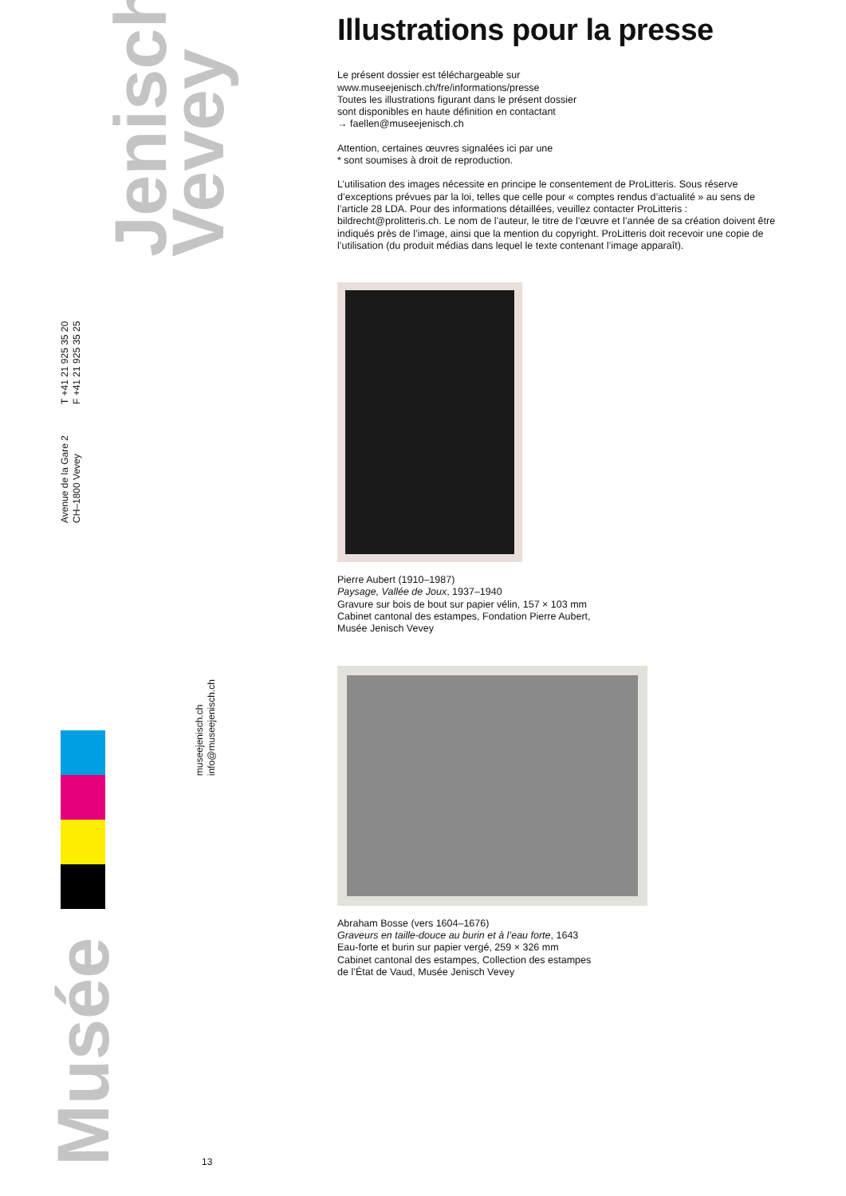Jenisch
Vevey
T +41 21 925 35 20
F +41 21 925 35 25
Avenue de la Gare 2
CH–1800 Vevey
museejenisch.ch
info@museejenisch.ch
Musée
13
Illustrations pour la presse
Le présent dossier est téléchargeable sur
www.museejenisch.ch/fre/informations/presse
Toutes les illustrations figurant dans le présent dossier
sont disponibles en haute définition en contactant
→ faellen@museejenisch.ch
Attention, certaines œuvres signalées ici par une
* sont soumises à droit de reproduction.
L’utilisation des images nécessite en principe le consentement de ProLitteris. Sous réserve d’exceptions prévues par la loi, telles que celle pour « comptes rendus d’actualité » au sens de l’article 28 LDA. Pour des informations détaillées, veuillez contacter ProLitteris : bildrecht@prolitteris.ch. Le nom de l’auteur, le titre de l’œuvre et l’année de sa création doivent être indiqués près de l’image, ainsi que la mention du copyright. ProLitteris doit recevoir une copie de l’utilisation (du produit médias dans lequel le texte contenant l’image apparaît).
Pierre Aubert (1910–1987)
Paysage, Vallée de Joux, 1937–1940
Gravure sur bois de bout sur papier vélin, 157 × 103 mm
Cabinet cantonal des estampes, Fondation Pierre Aubert,
Musée Jenisch Vevey
Abraham Bosse (vers 1604–1676)
Graveurs en taille-douce au burin et à l’eau forte, 1643
Eau-forte et burin sur papier vergé, 259 × 326 mm
Cabinet cantonal des estampes, Collection des estampes
de l’État de Vaud, Musée Jenisch Vevey